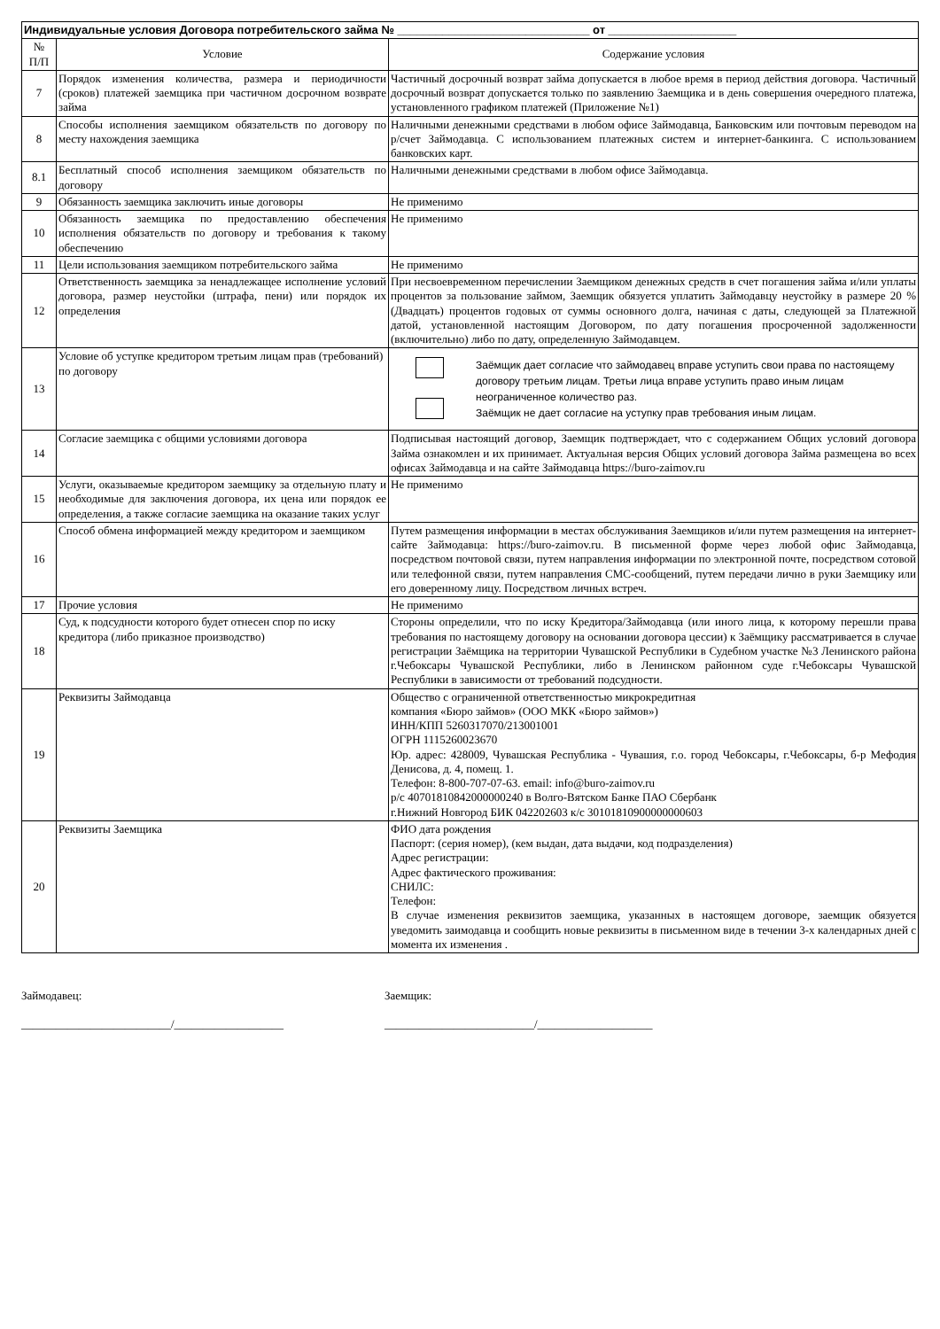| Индивидуальные условия Договора потребительского займа № ______________________________ от ____________________ | | |
| --- | --- | --- |
| № П/П | Условие | Содержание условия |
| 7 | Порядок изменения количества, размера и периодичности (сроков) платежей заемщика при частичном досрочном возврате займа | Частичный досрочный возврат займа допускается в любое время в период действия договора. Частичный досрочный возврат допускается только по заявлению Заемщика и в день совершения очередного платежа, установленного графиком платежей (Приложение №1) |
| 8 | Способы исполнения заемщиком обязательств по договору по месту нахождения заемщика | Наличными денежными средствами в любом офисе Займодавца, Банковским или почтовым переводом на р/счет Займодавца. С использованием платежных систем и интернет-банкинга. С использованием банковских карт. |
| 8.1 | Бесплатный способ исполнения заемщиком обязательств по договору | Наличными денежными средствами в любом офисе Займодавца. |
| 9 | Обязанность заемщика заключить иные договоры | Не применимо |
| 10 | Обязанность заемщика по предоставлению обеспечения исполнения обязательств по договору и требования к такому обеспечению | Не применимо |
| 11 | Цели использования заемщиком потребительского займа | Не применимо |
| 12 | Ответственность заемщика за ненадлежащее исполнение условий договора, размер неустойки (штрафа, пени) или порядок их определения | При несвоевременном перечислении Заемщиком денежных средств в счет погашения займа и/или уплаты процентов за пользование займом, Заемщик обязуется уплатить Займодавцу неустойку в размере 20 % (Двадцать) процентов годовых от суммы основного долга, начиная с даты, следующей за Платежной датой, установленной настоящим Договором, по дату погашения просроченной задолженности (включительно) либо по дату, определенную Займодавцем. |
| 13 | Условие об уступке кредитором третьим лицам прав (требований) по договору | Заёмщик дает согласие что займодавец вправе уступить свои права по настоящему договору третьим лицам. Третьи лица вправе уступить право иным лицам неограниченное количество раз. Заёмщик не дает согласие на уступку прав требования иным лицам. |
| 14 | Согласие заемщика с общими условиями договора | Подписывая настоящий договор, Заемщик подтверждает, что с содержанием Общих условий договора Займа ознакомлен и их принимает. Актуальная версия Общих условий договора Займа размещена во всех офисах Займодавца и на сайте Займодавца https://buro-zaimov.ru |
| 15 | Услуги, оказываемые кредитором заемщику за отдельную плату и необходимые для заключения договора, их цена или порядок ее определения, а также согласие заемщика на оказание таких услуг | Не применимо |
| 16 | Способ обмена информацией между кредитором и заемщиком | Путем размещения информации в местах обслуживания Заемщиков и/или путем размещения на интернет-сайте Займодавца: https://buro-zaimov.ru. В письменной форме через любой офис Займодавца, посредством почтовой связи, путем направления информации по электронной почте, посредством сотовой или телефонной связи, путем направления СМС-сообщений, путем передачи лично в руки Заемщику или его доверенному лицу. Посредством личных встреч. |
| 17 | Прочие условия | Не применимо |
| 18 | Суд, к подсудности которого будет отнесен спор по иску кредитора (либо приказное производство) | Стороны определили, что по иску Кредитора/Займодавца (или иного лица, к которому перешли права требования по настоящему договору на основании договора цессии) к Заёмщику рассматривается в случае регистрации Заёмщика на территории Чувашской Республики в Судебном участке №3 Ленинского района г.Чебоксары Чувашской Республики, либо в Ленинском районном суде г.Чебоксары Чувашской Республики в зависимости от требований подсудности. |
| 19 | Реквизиты Займодавца | Общество с ограниченной ответственностью микрокредитная компания «Бюро займов» (ООО МКК «Бюро займов») ИНН/КПП 5260317070/213001001 ОГРН 1115260023670 Юр. адрес: 428009, Чувашская Республика - Чувашия, г.о. город Чебоксары, г.Чебоксары, б-р Мефодия Денисова, д. 4, помещ. 1. Телефон: 8-800-707-07-63. email: info@buro-zaimov.ru р/с 40701810842000000240 в Волго-Вятском Банке ПАО Сбербанк г.Нижний Новгород БИК 042202603 к/с 30101810900000000603 |
| 20 | Реквизиты Заемщика | ФИО дата рождения Паспорт: (серия номер), (кем выдан, дата выдачи, код подразделения) Адрес регистрации: Адрес фактического проживания: СНИЛС: Телефон: В случае изменения реквизитов заемщика, указанных в настоящем договоре, заемщик обязуется уведомить заимодавца и сообщить новые реквизиты в письменном виде в течении 3-х календарных дней с момента их изменения . |
Займодавец:
__________________________/___________________
Заемщик:
__________________________/____________________